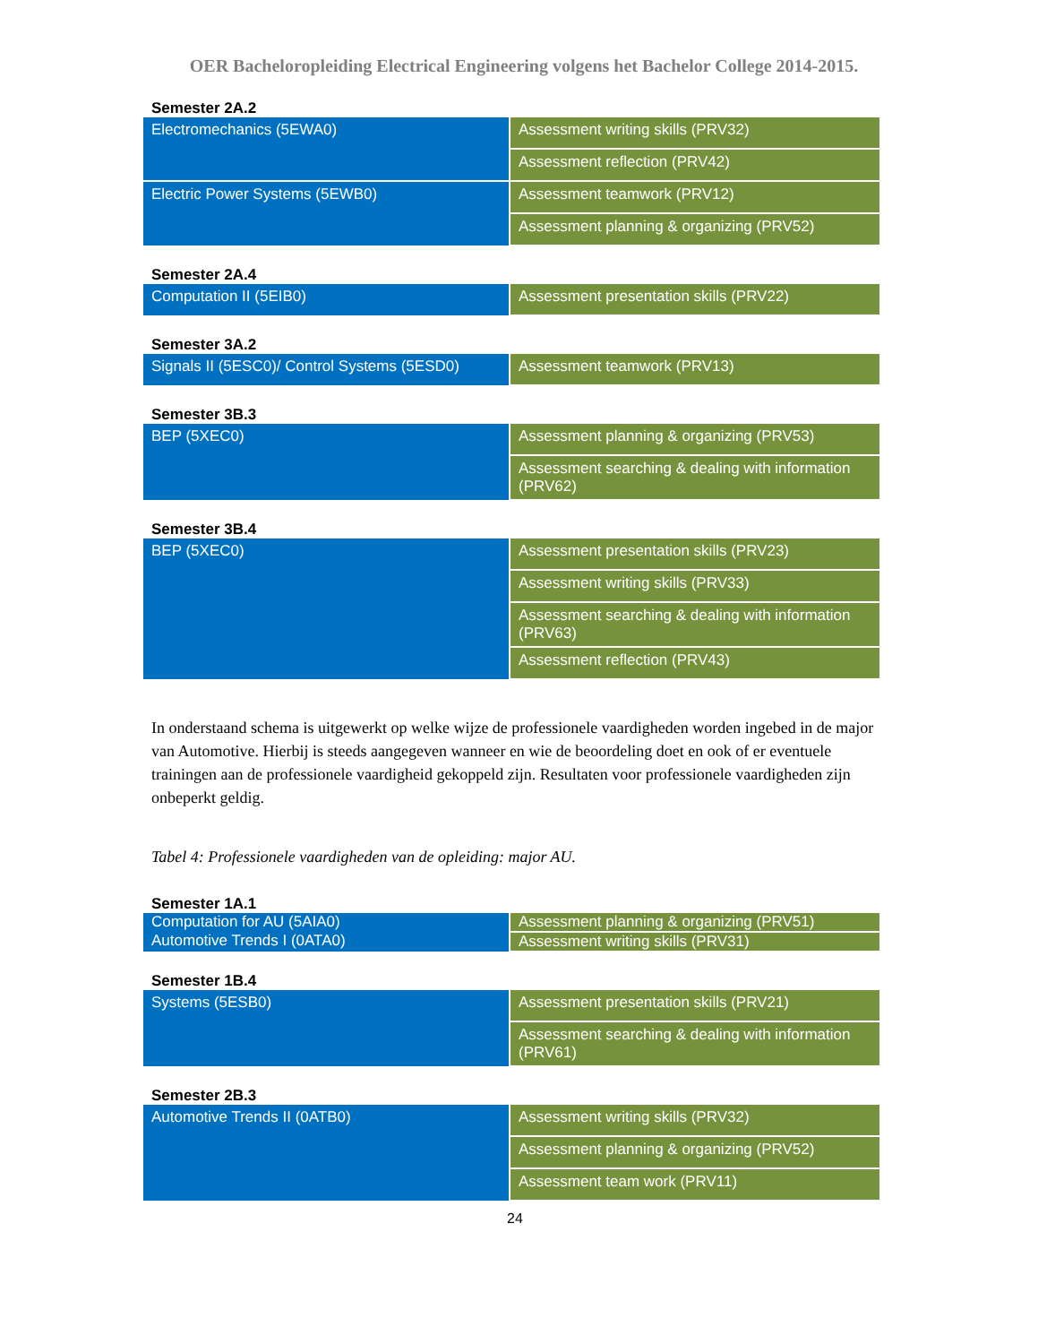OER Bacheloropleiding Electrical Engineering volgens het Bachelor College 2014-2015.
Semester 2A.2
| Electromechanics (5EWA0) | Assessment writing skills (PRV32) |
| | Assessment reflection (PRV42) |
| Electric Power Systems (5EWB0) | Assessment teamwork (PRV12) |
| | Assessment planning & organizing (PRV52) |
Semester 2A.4
| Computation II (5EIB0) | Assessment presentation skills (PRV22) |
Semester 3A.2
| Signals II (5ESC0)/ Control Systems (5ESD0) | Assessment teamwork (PRV13) |
Semester 3B.3
| BEP (5XEC0) | Assessment planning & organizing (PRV53) |
| | Assessment searching & dealing with information (PRV62) |
Semester 3B.4
| BEP (5XEC0) | Assessment presentation skills (PRV23) |
| | Assessment writing skills (PRV33) |
| | Assessment searching & dealing with information (PRV63) |
| | Assessment reflection (PRV43) |
In onderstaand schema is uitgewerkt op welke wijze de professionele vaardigheden worden ingebed in de major van Automotive. Hierbij is steeds aangegeven wanneer en wie de beoordeling doet en ook of er eventuele trainingen aan de professionele vaardigheid gekoppeld zijn. Resultaten voor professionele vaardigheden zijn onbeperkt geldig.
Tabel 4: Professionele vaardigheden van de opleiding: major AU.
Semester 1A.1
| Computation for AU (5AIA0) | Assessment planning & organizing (PRV51) |
| Automotive Trends I (0ATA0) | Assessment writing skills (PRV31) |
Semester 1B.4
| Systems (5ESB0) | Assessment presentation skills (PRV21) |
| | Assessment searching & dealing with information (PRV61) |
Semester 2B.3
| Automotive Trends II (0ATB0) | Assessment writing skills (PRV32) |
| | Assessment planning & organizing (PRV52) |
| | Assessment team work (PRV11) |
24